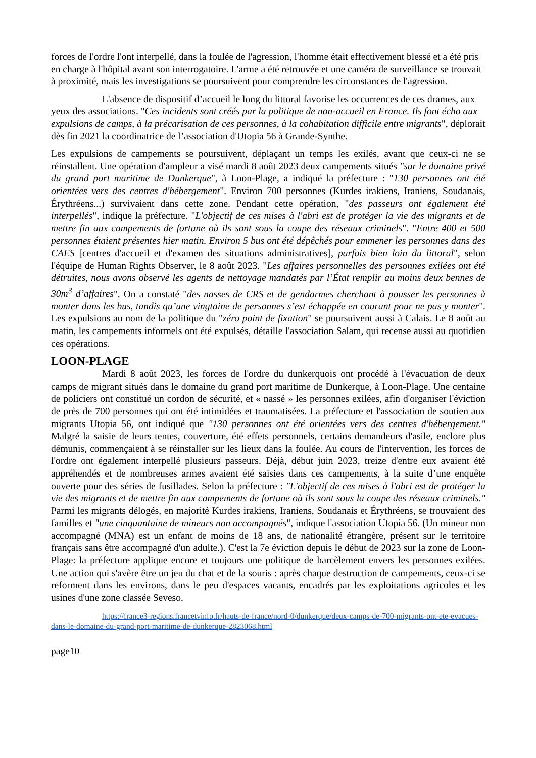forces de l'ordre l'ont interpellé, dans la foulée de l'agression, l'homme était effectivement blessé et a été pris en charge à l'hôpital avant son interrogatoire. L'arme a été retrouvée et une caméra de surveillance se trouvait à proximité, mais les investigations se poursuivent pour comprendre les circonstances de l'agression.
L'absence de dispositif d’accueil le long du littoral favorise les occurrences de ces drames, aux yeux des associations. "Ces incidents sont créés par la politique de non-accueil en France. Ils font écho aux expulsions de camps, à la précarisation de ces personnes, à la cohabitation difficile entre migrants", déplorait dès fin 2021 la coordinatrice de l’association d'Utopia 56 à Grande-Synthe.
Les expulsions de campements se poursuivent, déplaçant un temps les exilés, avant que ceux-ci ne se réinstallent. Une opération d'ampleur a visé mardi 8 août 2023 deux campements situés "sur le domaine privé du grand port maritime de Dunkerque", à Loon-Plage, a indiqué la préfecture : "130 personnes ont été orientées vers des centres d'hébergement". Environ 700 personnes (Kurdes irakiens, Iraniens, Soudanais, Érythréens...) survivaient dans cette zone. Pendant cette opération, "des passeurs ont également été interpellés", indique la préfecture. "L'objectif de ces mises à l'abri est de protéger la vie des migrants et de mettre fin aux campements de fortune où ils sont sous la coupe des réseaux criminels". "Entre 400 et 500 personnes étaient présentes hier matin. Environ 5 bus ont été dépêchés pour emmener les personnes dans des CAES [centres d'accueil et d'examen des situations administratives], parfois bien loin du littoral", selon l'équipe de Human Rights Observer, le 8 août 2023. "Les affaires personnelles des personnes exilées ont été détruites, nous avons observé les agents de nettoyage mandatés par l’État remplir au moins deux bennes de 30m<sup>3</sup> d’affaires". On a constaté "des nasses de CRS et de gendarmes cherchant à pousser les personnes à monter dans les bus, tandis qu’une vingtaine de personnes s’est échappée en courant pour ne pas y monter". Les expulsions au nom de la politique du "zéro point de fixation" se poursuivent aussi à Calais. Le 8 août au matin, les campements informels ont été expulsés, détaille l'association Salam, qui recense aussi au quotidien ces opérations.
LOON-PLAGE
Mardi 8 août 2023, les forces de l'ordre du dunkerquois ont procédé à l'évacuation de deux camps de migrant situés dans le domaine du grand port maritime de Dunkerque, à Loon-Plage. Une centaine de policiers ont constitué un cordon de sécurité, et « nassé » les personnes exilées, afin d'organiser l'éviction de près de 700 personnes qui ont été intimidées et traumatisées. La préfecture et l'association de soutien aux migrants Utopia 56, ont indiqué que "130 personnes ont été orientées vers des centres d'hébergement." Malgré la saisie de leurs tentes, couverture, été effets personnels, certains demandeurs d'asile, enclore plus démunis, commençaient à se réinstaller sur les lieux dans la foulée. Au cours de l'intervention, les forces de l'ordre ont également interpellé plusieurs passeurs. Déjà, début juin 2023, treize d'entre eux avaient été appréhendés et de nombreuses armes avaient été saisies dans ces campements, à la suite d’une enquête ouverte pour des séries de fusillades. Selon la préfecture : "L'objectif de ces mises à l'abri est de protéger la vie des migrants et de mettre fin aux campements de fortune où ils sont sous la coupe des réseaux criminels." Parmi les migrants délogés, en majorité Kurdes irakiens, Iraniens, Soudanais et Érythréens, se trouvaient des familles et "une cinquantaine de mineurs non accompagnés", indique l'association Utopia 56. (Un mineur non accompagné (MNA) est un enfant de moins de 18 ans, de nationalité étrangère, présent sur le territoire français sans être accompagné d'un adulte.). C'est la 7e éviction depuis le début de 2023 sur la zone de Loon-Plage: la préfecture applique encore et toujours une politique de harcèlement envers les personnes exilées. Une action qui s'avère être un jeu du chat et de la souris : après chaque destruction de campements, ceux-ci se reforment dans les environs, dans le peu d'espaces vacants, encadrés par les exploitations agricoles et les usines d'une zone classée Seveso.
https://france3-regions.francetvinfo.fr/hauts-de-france/nord-0/dunkerque/deux-camps-de-700-migrants-ont-ete-evacues-dans-le-domaine-du-grand-port-maritime-de-dunkerque-2823068.html
page10